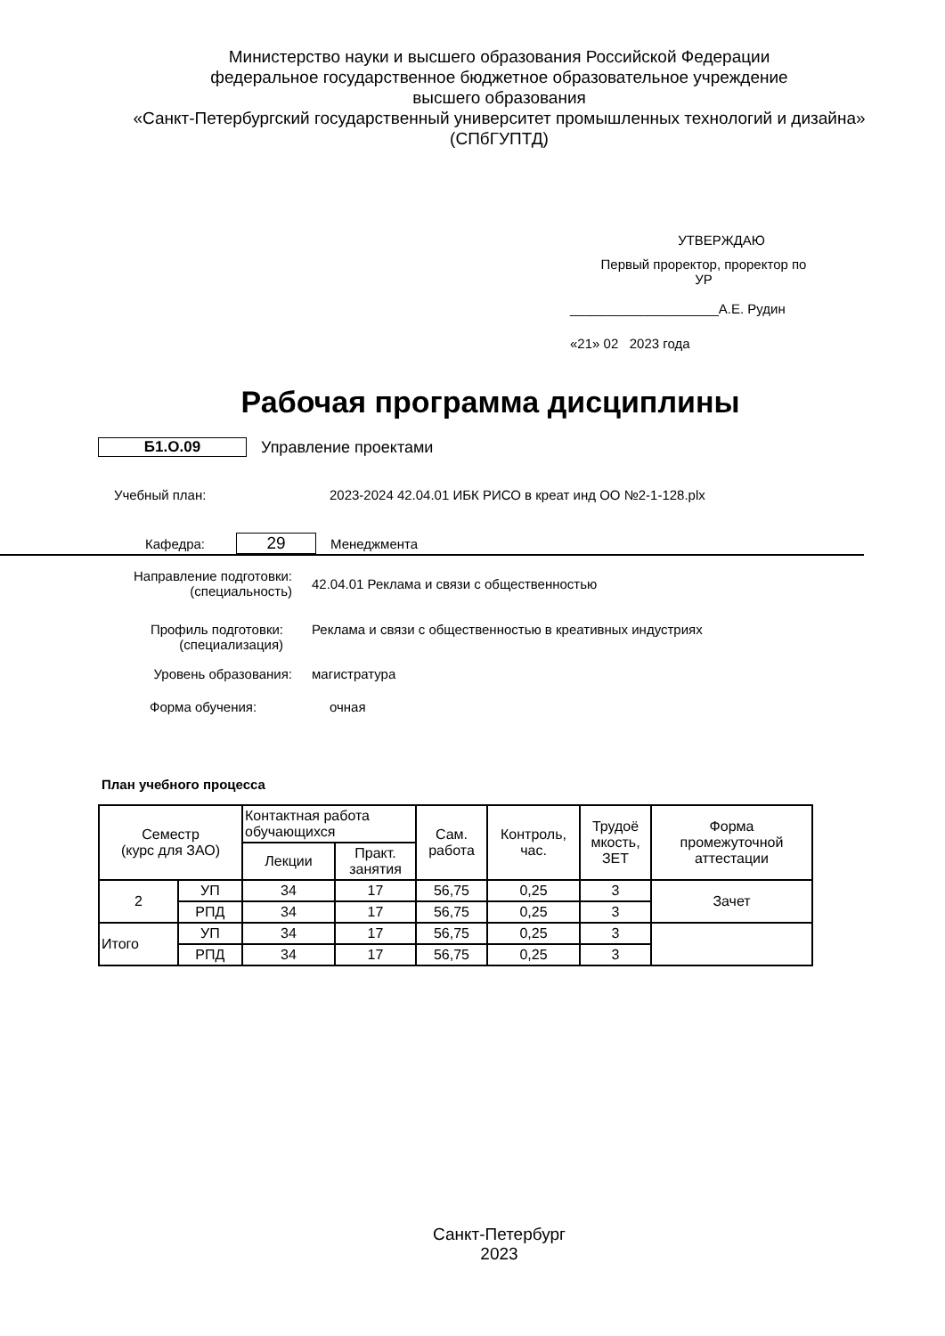Министерство науки и высшего образования Российской Федерации
федеральное государственное бюджетное образовательное учреждение
высшего образования
«Санкт-Петербургский государственный университет промышленных технологий и дизайна»
(СПбГУПТД)
УТВЕРЖДАЮ
Первый проректор, проректор по
УР
____________________А.Е. Рудин
«21» 02 2023 года
Рабочая программа дисциплины
Б1.О.09 Управление проектами
Учебный план:
2023-2024 42.04.01 ИБК РИСО в креат инд ОО №2-1-128.plx
Кафедра:
29
Менеджмента
Направление подготовки:
(специальность)
42.04.01 Реклама и связи с общественностью
Профиль подготовки:
(специализация)
Реклама и связи с общественностью в креативных индустриях
Уровень образования: магистратура
Форма обучения: очная
План учебного процесса
| Семестр (курс для ЗАО) | | Контактная работа обучающихся | | Сам. работа | Контроль, час. | Трудоё мкость, ЗЕТ | Форма промежуточной аттестации |
| --- | --- | --- | --- | --- | --- | --- | --- |
| | | Лекции | Практ. занятия | | | | |
| 2 | УП | 34 | 17 | 56,75 | 0,25 | 3 | Зачет |
| | РПД | 34 | 17 | 56,75 | 0,25 | 3 | |
| Итого | УП | 34 | 17 | 56,75 | 0,25 | 3 | |
| | РПД | 34 | 17 | 56,75 | 0,25 | 3 | |
Санкт-Петербург
2023